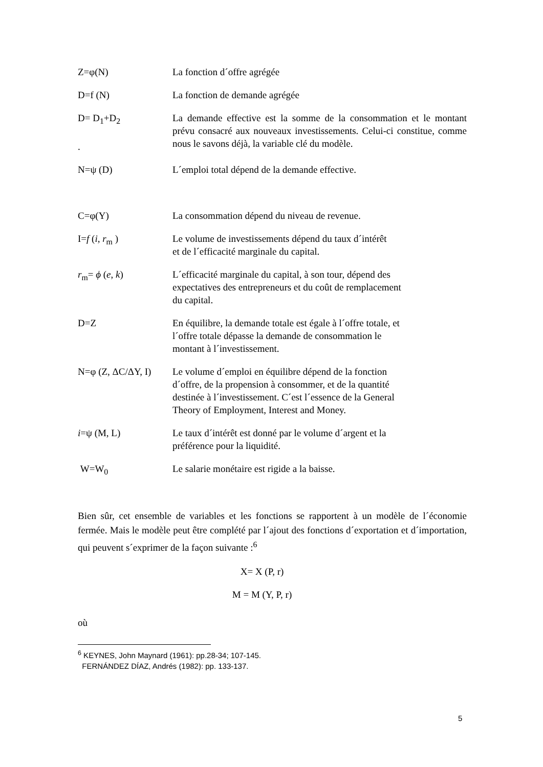Z=φ(N) La fonction d´offre agrégée
D=f (N) La fonction de demande agrégée
D= D<sub>1</sub>+D<sub>2</sub>
.
La demande effective est la somme de la consommation et le montant prévu consacré aux nouveaux investissements. Celui-ci constitue, comme nous le savons déjà, la variable clé du modèle.
N=ψ (D) L´emploi total dépend de la demande effective.
C=φ(Y) La consommation dépend du niveau de revenue.
I=f (i, r<sub>m</sub> ) Le volume de investissements dépend du taux d´intérêt
et de l´efficacité marginale du capital.
r<sub>m</sub>= ϕ (e, k) L´efficacité marginale du capital, à son tour, dépend des
expectatives des entrepreneurs et du coût de remplacement
du capital.
D=Z En équilibre, la demande totale est égale à l´offre totale, et
l´offre totale dépasse la demande de consommation le
montant à l´investissement.
N=φ (Z, ΔC/ΔY, I)
Le volume d´emploi en équilibre dépend de la fonction
d´offre, de la propension à consommer, et de la quantité
destinée à l´investissement. C´est l´essence de la General
Theory of Employment, Interest and Money.
i=ψ (M, L) Le taux d´intérêt est donné par le volume d´argent et la
préférence pour la liquidité.
W=W<sub>0</sub> Le salarie monétaire est rigide a la baisse.
Bien sûr, cet ensemble de variables et les fonctions se rapportent à un modèle de l´économie fermée. Mais le modèle peut être complété par l´ajout des fonctions d´exportation et d´importation, qui peuvent s´exprimer de la façon suivante :<sup>6</sup>
X= X (P, r)
M = M (Y, P, r)
où
<sup>6</sup> KEYNES, John Maynard (1961): pp.28-34; 107-145.
FERNÁNDEZ DÍAZ, Andrés (1982): pp. 133-137.
5